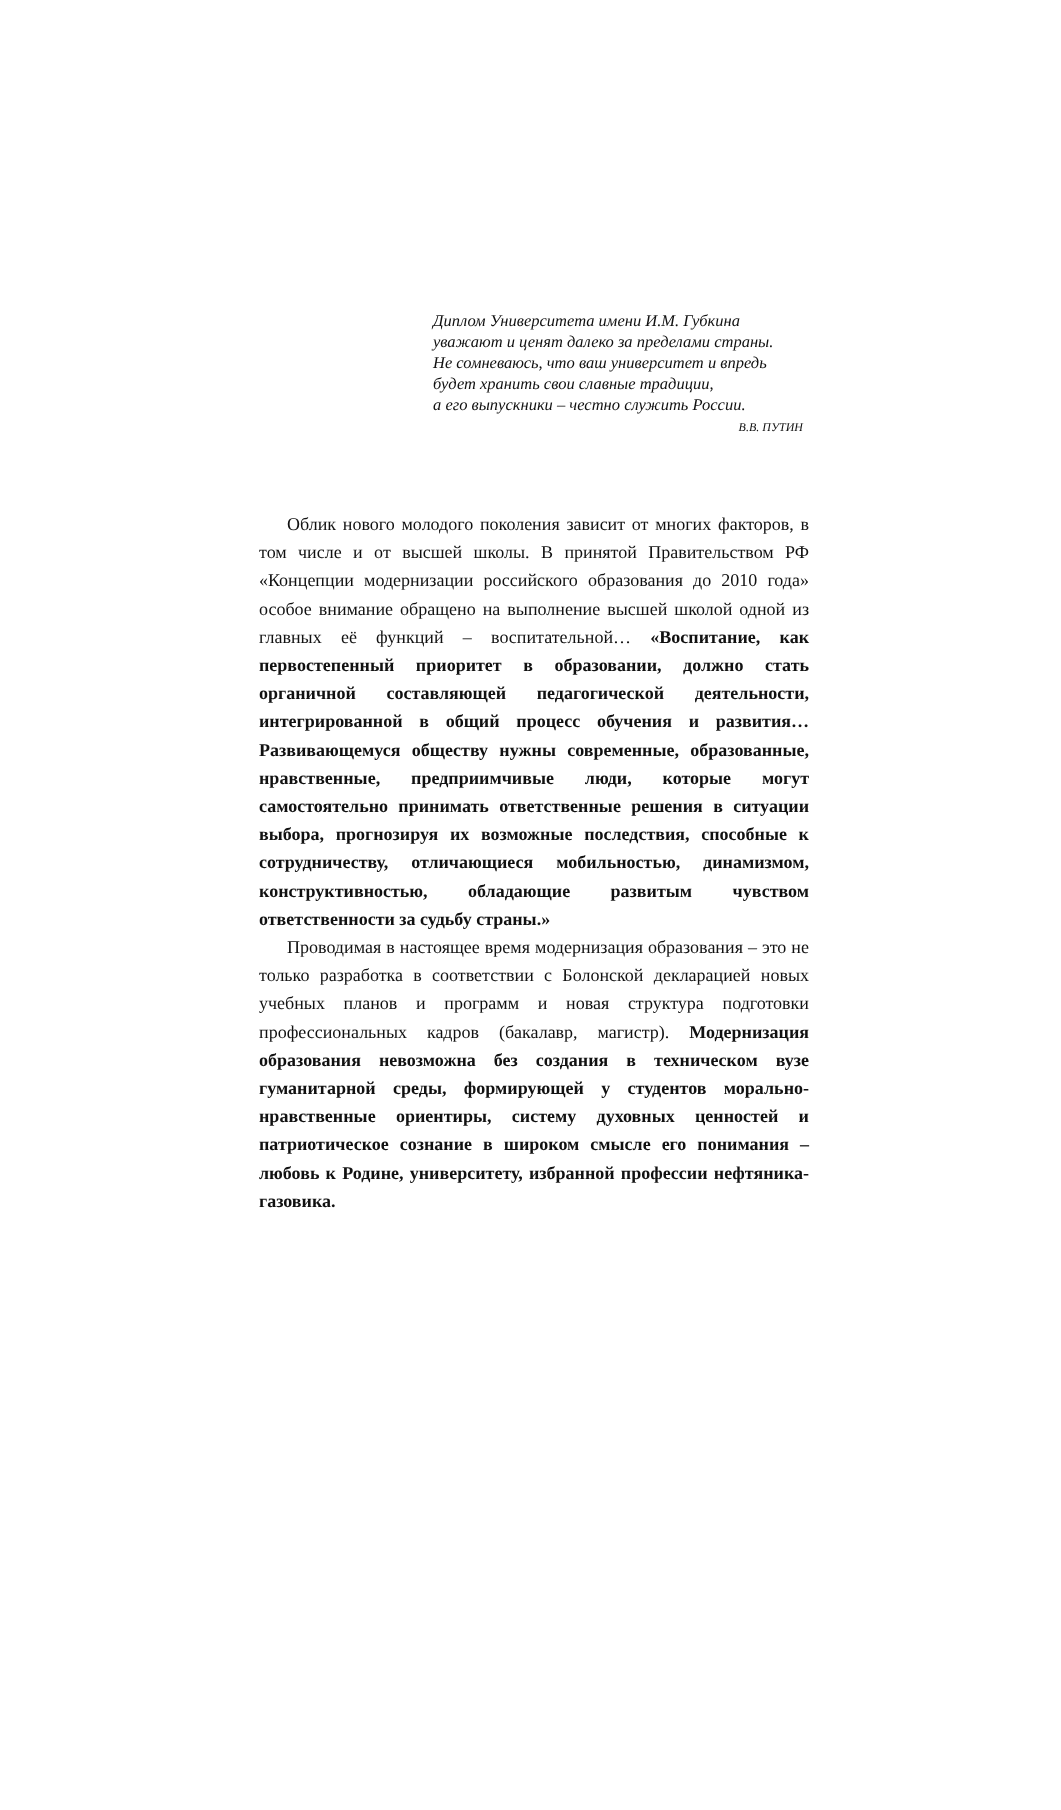Диплом Университета имени И.М. Губкина
уважают и ценят далеко за пределами страны.
Не сомневаюсь, что ваш университет и впредь
будет хранить свои славные традиции,
а его выпускники – честно служить России.
В.В. ПУТИН
Облик нового молодого поколения зависит от многих факторов, в том числе и от высшей школы. В принятой Правительством РФ «Концепции модернизации российского образования до 2010 года» особое внимание обращено на выполнение высшей школой одной из главных её функций – воспитательной… «Воспитание, как первостепенный приоритет в образовании, должно стать органичной составляющей педагогической деятельности, интегрированной в общий процесс обучения и развития… Развивающемуся обществу нужны современные, образованные, нравственные, предприимчивые люди, которые могут самостоятельно принимать ответственные решения в ситуации выбора, прогнозируя их возможные последствия, способные к сотрудничеству, отличающиеся мобильностью, динамизмом, конструктивностью, обладающие развитым чувством ответственности за судьбу страны.»
Проводимая в настоящее время модернизация образования – это не только разработка в соответствии с Болонской декларацией новых учебных планов и программ и новая структура подготовки профессиональных кадров (бакалавр, магистр). Модернизация образования невозможна без создания в техническом вузе гуманитарной среды, формирующей у студентов морально-нравственные ориентиры, систему духовных ценностей и патриотическое сознание в широком смысле его понимания – любовь к Родине, университету, избранной профессии нефтяника-газовика.